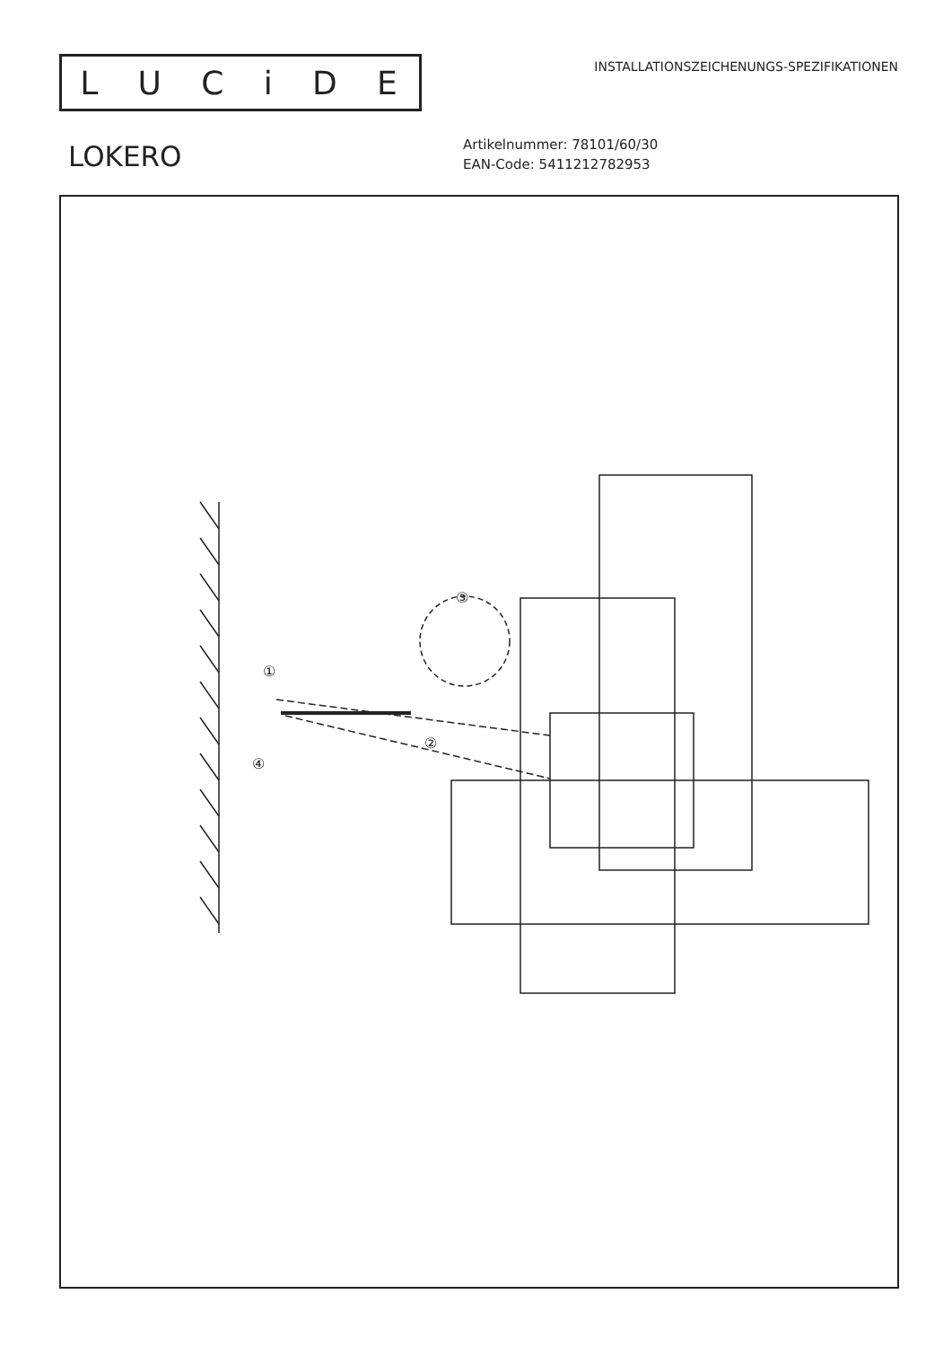LUCiDE
INSTALLATIONSZEICHENUNGS-SPEZIFIKATIONEN
LOKERO
Artikelnummer: 78101/60/30
EAN-Code: 5411212782953
③
①
②
④